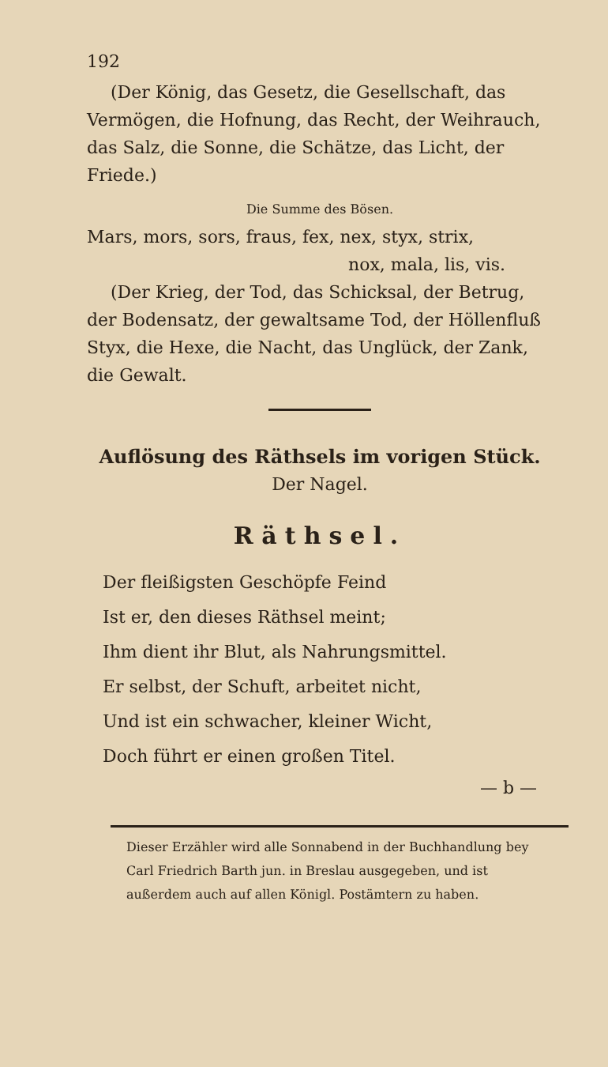192
(Der König, das Gesetz, die Gesellschaft, das Vermögen, die Hofnung, das Recht, der Weihrauch, das Salz, die Sonne, die Schätze, das Licht, der Friede.)
Die Summe des Bösen.
Mars, mors, sors, fraus, fex, nex, styx, strix,
nox, mala, lis, vis.
(Der Krieg, der Tod, das Schicksal, der Betrug, der Bodensatz, der gewaltsame Tod, der Höllenfluß Styx, die Hexe, die Nacht, das Unglück, der Zank, die Gewalt.
Auflösung des Räthsels im vorigen Stück.
Der Nagel.
Räthsel.
Der fleißigsten Geschöpfe Feind
Ist er, den dieses Räthsel meint;
Ihm dient ihr Blut, als Nahrungsmittel.
Er selbst, der Schuft, arbeitet nicht,
Und ist ein schwacher, kleiner Wicht,
Doch führt er einen großen Titel.
— b —
Dieser Erzähler wird alle Sonnabend in der Buchhandlung bey Carl Friedrich Barth jun. in Breslau ausgegeben, und ist außerdem auch auf allen Königl. Postämtern zu haben.